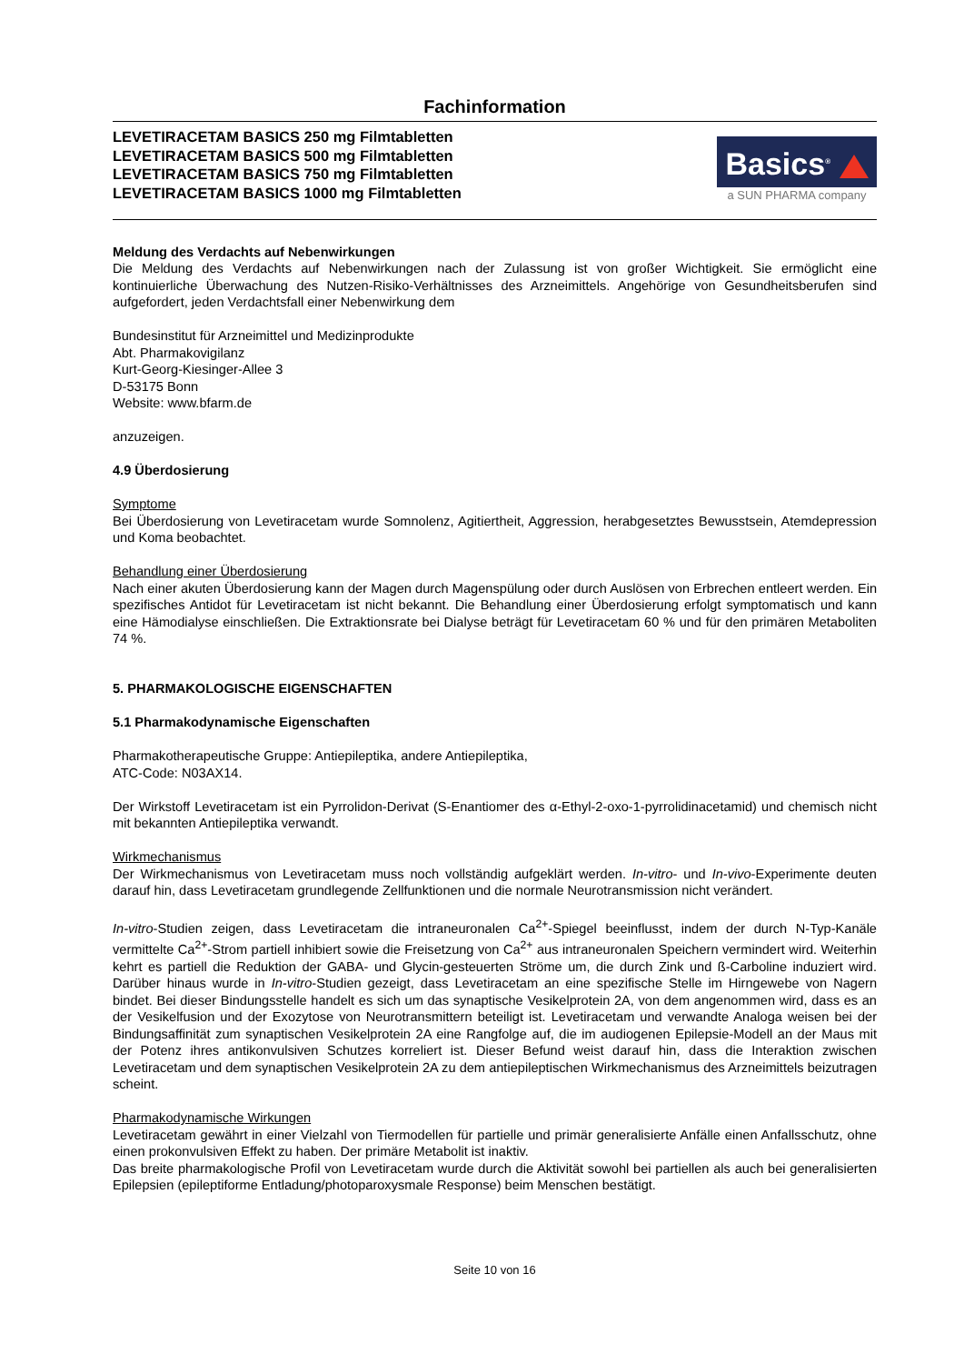Fachinformation
LEVETIRACETAM BASICS 250 mg Filmtabletten
LEVETIRACETAM BASICS 500 mg Filmtabletten
LEVETIRACETAM BASICS 750 mg Filmtabletten
LEVETIRACETAM BASICS 1000 mg Filmtabletten
Basics<sup>®</sup>
a SUN PHARMA company
Meldung des Verdachts auf Nebenwirkungen
Die Meldung des Verdachts auf Nebenwirkungen nach der Zulassung ist von großer Wichtigkeit. Sie ermöglicht eine kontinuierliche Überwachung des Nutzen-Risiko-Verhältnisses des Arzneimittels. Angehörige von Gesundheitsberufen sind aufgefordert, jeden Verdachtsfall einer Nebenwirkung dem
Bundesinstitut für Arzneimittel und Medizinprodukte
Abt. Pharmakovigilanz
Kurt-Georg-Kiesinger-Allee 3
D-53175 Bonn
Website: www.bfarm.de
anzuzeigen.
4.9 Überdosierung
Symptome
Bei Überdosierung von Levetiracetam wurde Somnolenz, Agitiertheit, Aggression, herabgesetztes Bewusstsein, Atemdepression und Koma beobachtet.
Behandlung einer Überdosierung
Nach einer akuten Überdosierung kann der Magen durch Magenspülung oder durch Auslösen von Erbrechen entleert werden. Ein spezifisches Antidot für Levetiracetam ist nicht bekannt. Die Behandlung einer Überdosierung erfolgt symptomatisch und kann eine Hämodialyse einschließen. Die Extraktionsrate bei Dialyse beträgt für Levetiracetam 60 % und für den primären Metaboliten 74 %.
5. PHARMAKOLOGISCHE EIGENSCHAFTEN
5.1 Pharmakodynamische Eigenschaften
Pharmakotherapeutische Gruppe: Antiepileptika, andere Antiepileptika,
ATC-Code: N03AX14.
Der Wirkstoff Levetiracetam ist ein Pyrrolidon-Derivat (S-Enantiomer des α-Ethyl-2-oxo-1-pyrrolidinacetamid) und chemisch nicht mit bekannten Antiepileptika verwandt.
Wirkmechanismus
Der Wirkmechanismus von Levetiracetam muss noch vollständig aufgeklärt werden. In-vitro- und In-vivo-Experimente deuten darauf hin, dass Levetiracetam grundlegende Zellfunktionen und die normale Neurotransmission nicht verändert.
In-vitro-Studien zeigen, dass Levetiracetam die intraneuronalen Ca<sup>2+</sup>-Spiegel beeinflusst, indem der durch N-Typ-Kanäle vermittelte Ca<sup>2+</sup>-Strom partiell inhibiert sowie die Freisetzung von Ca<sup>2+</sup> aus intraneuronalen Speichern vermindert wird. Weiterhin kehrt es partiell die Reduktion der GABA- und Glycin-gesteuerten Ströme um, die durch Zink und ß-Carboline induziert wird. Darüber hinaus wurde in In-vitro-Studien gezeigt, dass Levetiracetam an eine spezifische Stelle im Hirngewebe von Nagern bindet. Bei dieser Bindungsstelle handelt es sich um das synaptische Vesikelprotein 2A, von dem angenommen wird, dass es an der Vesikelfusion und der Exozytose von Neurotransmittern beteiligt ist. Levetiracetam und verwandte Analoga weisen bei der Bindungsaffinität zum synaptischen Vesikelprotein 2A eine Rangfolge auf, die im audiogenen Epilepsie-Modell an der Maus mit der Potenz ihres antikonvulsiven Schutzes korreliert ist. Dieser Befund weist darauf hin, dass die Interaktion zwischen Levetiracetam und dem synaptischen Vesikelprotein 2A zu dem antiepileptischen Wirkmechanismus des Arzneimittels beizutragen scheint.
Pharmakodynamische Wirkungen
Levetiracetam gewährt in einer Vielzahl von Tiermodellen für partielle und primär generalisierte Anfälle einen Anfallsschutz, ohne einen prokonvulsiven Effekt zu haben. Der primäre Metabolit ist inaktiv.
Das breite pharmakologische Profil von Levetiracetam wurde durch die Aktivität sowohl bei partiellen als auch bei generalisierten Epilepsien (epileptiforme Entladung/photoparoxysmale Response) beim Menschen bestätigt.
Seite 10 von 16